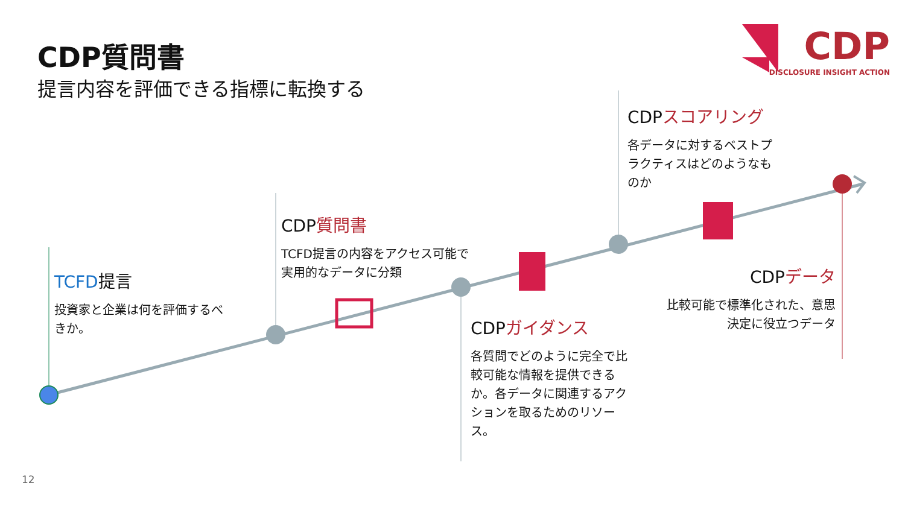CDP質問書
提言内容を評価できる指標に転換する
CDP
DISCLOSURE INSIGHT ACTION
TCFD提言
投資家と企業は何を評価するべきか。
CDP質問書
TCFD提言の内容をアクセス可能で実用的なデータに分類
CDPガイダンス
各質問でどのように完全で比較可能な情報を提供できるか。各データに関連するアクションを取るためのリソース。
CDPスコアリング
各データに対するベストプラクティスはどのようなものか
CDPデータ
比較可能で標準化された、意思決定に役立つデータ
12